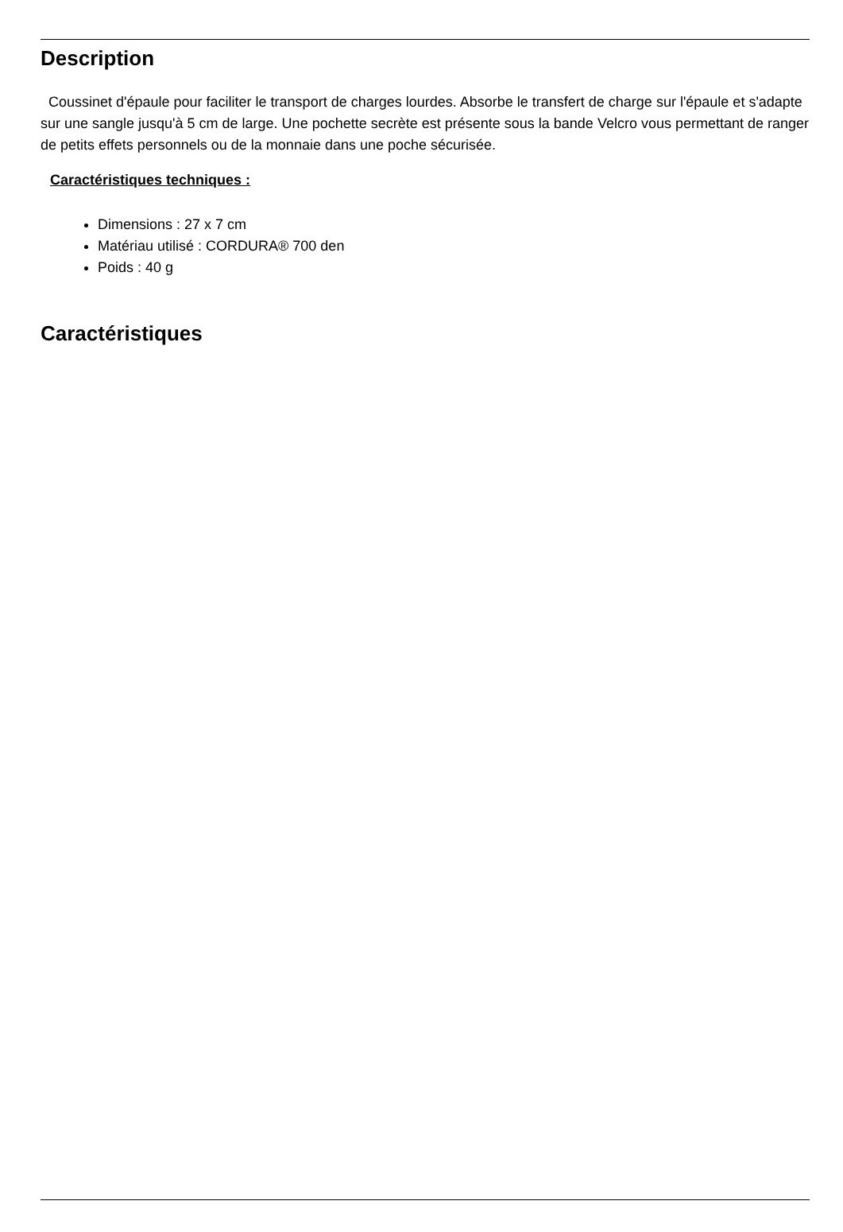Description
Coussinet d'épaule pour faciliter le transport de charges lourdes. Absorbe le transfert de charge sur l'épaule et s'adapte sur une sangle jusqu'à 5 cm de large. Une pochette secrète est présente sous la bande Velcro vous permettant de ranger de petits effets personnels ou de la monnaie dans une poche sécurisée.
Caractéristiques techniques :
Dimensions : 27 x 7 cm
Matériau utilisé : CORDURA® 700 den
Poids : 40 g
Caractéristiques